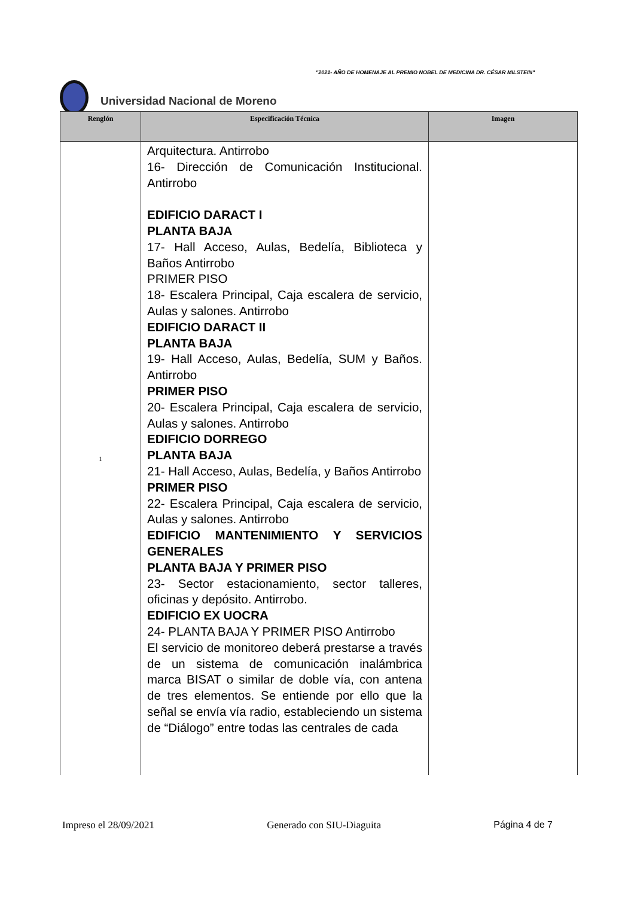"2021- AÑO DE HOMENAJE AL PREMIO NOBEL DE MEDICINA DR. CÉSAR MILSTEIN"
Universidad Nacional de Moreno
| Renglón | Especificación Técnica | Imagen |
| --- | --- | --- |
| 1 | Arquitectura. Antirrobo 16- Dirección de Comunicación Institucional. Antirrobo EDIFICIO DARACT I PLANTA BAJA 17- Hall Acceso, Aulas, Bedelía, Biblioteca y Baños Antirrobo PRIMER PISO 18- Escalera Principal, Caja escalera de servicio, Aulas y salones. Antirrobo EDIFICIO DARACT II PLANTA BAJA 19- Hall Acceso, Aulas, Bedelía, SUM y Baños. Antirrobo PRIMER PISO 20- Escalera Principal, Caja escalera de servicio, Aulas y salones. Antirrobo EDIFICIO DORREGO PLANTA BAJA 21- Hall Acceso, Aulas, Bedelía, y Baños Antirrobo PRIMER PISO 22- Escalera Principal, Caja escalera de servicio, Aulas y salones. Antirrobo EDIFICIO MANTENIMIENTO Y SERVICIOS GENERALES PLANTA BAJA Y PRIMER PISO 23- Sector estacionamiento, sector talleres, oficinas y depósito. Antirrobo. EDIFICIO EX UOCRA 24- PLANTA BAJA Y PRIMER PISO Antirrobo El servicio de monitoreo deberá prestarse a través de un sistema de comunicación inalámbrica marca BISAT o similar de doble vía, con antena de tres elementos. Se entiende por ello que la señal se envía vía radio, estableciendo un sistema de “Diálogo” entre todas las centrales de cada | |
Impreso el 28/09/2021 Generado con SIU-Diaguita Página 4 de 7